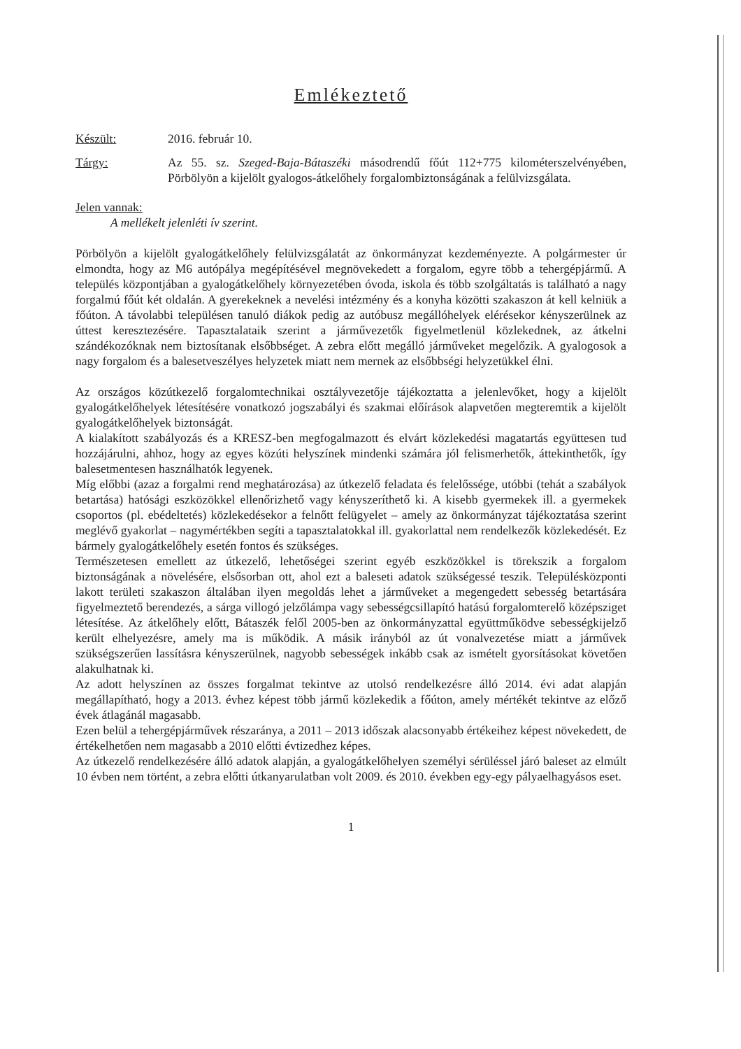Emlékeztető
Készült: 2016. február 10.
Tárgy: Az 55. sz. Szeged-Baja-Bátaszéki másodrendű főút 112+775 kilométerszelvényében, Pörbölyön a kijelölt gyalogos-átkelőhely forgalombiztonságának a felülvizsgálata.
Jelen vannak:
A mellékelt jelenléti ív szerint.
Pörbölyön a kijelölt gyalogátkelőhely felülvizsgálatát az önkormányzat kezdeményezte. A polgármester úr elmondta, hogy az M6 autópálya megépítésével megnövekedett a forgalom, egyre több a tehergépjármű. A település központjában a gyalogátkelőhely környezetében óvoda, iskola és több szolgáltatás is található a nagy forgalmú főút két oldalán. A gyerekeknek a nevelési intézmény és a konyha közötti szakaszon át kell kelniük a főúton. A távolabbi településen tanuló diákok pedig az autóbusz megállóhelyek elérésekor kényszerülnek az úttest keresztezésére. Tapasztalataik szerint a járművezetők figyelmetlenül közlekednek, az átkelni szándékozóknak nem biztosítanak elsőbbséget. A zebra előtt megálló járműveket megelőzik. A gyalogosok a nagy forgalom és a balesetveszélyes helyzetek miatt nem mernek az elsőbbségi helyzetükkel élni.
Az országos közútkezelő forgalomtechnikai osztályvezetője tájékoztatta a jelenlevőket, hogy a kijelölt gyalogátkelőhelyek létesítésére vonatkozó jogszabályi és szakmai előírások alapvetően megteremtik a kijelölt gyalogátkelőhelyek biztonságát.
A kialakított szabályozás és a KRESZ-ben megfogalmazott és elvárt közlekedési magatartás együttesen tud hozzájárulni, ahhoz, hogy az egyes közúti helyszínek mindenki számára jól felismerhetők, áttekinthetők, így balesetmentesen használhatók legyenek.
Míg előbbi (azaz a forgalmi rend meghatározása) az útkezelő feladata és felelőssége, utóbbi (tehát a szabályok betartása) hatósági eszközökkel ellenőrizhető vagy kényszeríthető ki. A kisebb gyermekek ill. a gyermekek csoportos (pl. ebédeltetés) közlekedésekor a felnőtt felügyelet – amely az önkormányzat tájékoztatása szerint meglévő gyakorlat – nagymértékben segíti a tapasztalatokkal ill. gyakorlattal nem rendelkezők közlekedését. Ez bármely gyalogátkelőhely esetén fontos és szükséges.
Természetesen emellett az útkezelő, lehetőségei szerint egyéb eszközökkel is törekszik a forgalom biztonságának a növelésére, elsősorban ott, ahol ezt a baleseti adatok szükségessé teszik. Településközponti lakott területi szakaszon általában ilyen megoldás lehet a járműveket a megengedett sebesség betartására figyelmeztető berendezés, a sárga villogó jelzőlámpa vagy sebességcsillapító hatású forgalomterelő középsziget létesítése. Az átkelőhely előtt, Bátaszék felől 2005-ben az önkormányzattal együttműködve sebességkijelző került elhelyezésre, amely ma is működik. A másik irányból az út vonalvezetése miatt a járművek szükségszerűen lassításra kényszerülnek, nagyobb sebességek inkább csak az ismételt gyorsításokat követően alakulhatnak ki.
Az adott helyszínen az összes forgalmat tekintve az utolsó rendelkezésre álló 2014. évi adat alapján megállapítható, hogy a 2013. évhez képest több jármű közlekedik a főúton, amely mértékét tekintve az előző évek átlagánál magasabb.
Ezen belül a tehergépjárművek részaránya, a 2011 – 2013 időszak alacsonyabb értékeihez képest növekedett, de értékelhetően nem magasabb a 2010 előtti évtizedhez képes.
Az útkezelő rendelkezésére álló adatok alapján, a gyalogátkelőhelyen személyi sérüléssel járó baleset az elmúlt 10 évben nem történt, a zebra előtti útkanyarulatban volt 2009. és 2010. években egy-egy pályaelhagyásos eset.
1